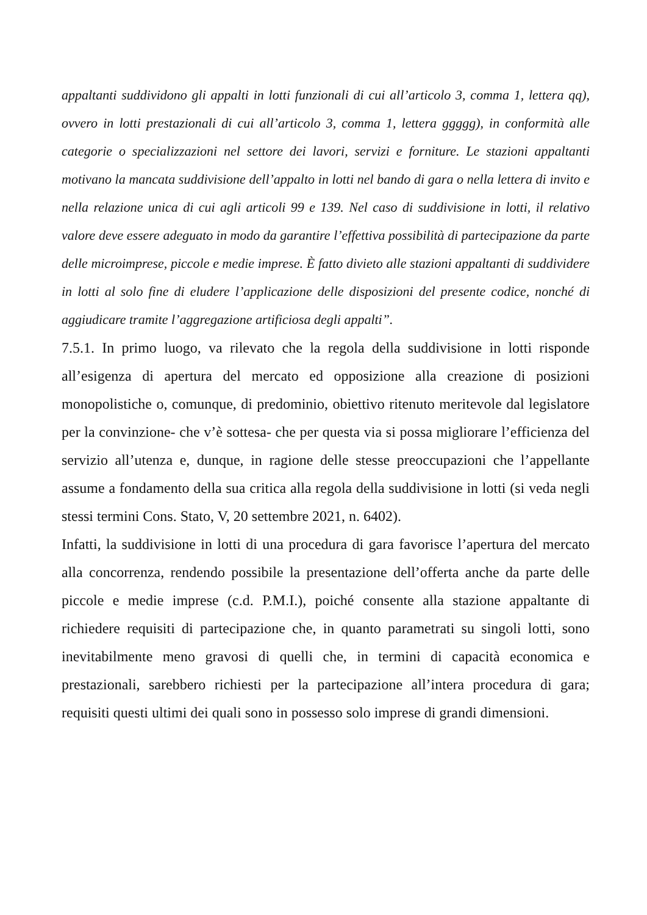appaltanti suddividono gli appalti in lotti funzionali di cui all’articolo 3, comma 1, lettera qq), ovvero in lotti prestazionali di cui all’articolo 3, comma 1, lettera ggggg), in conformità alle categorie o specializzazioni nel settore dei lavori, servizi e forniture. Le stazioni appaltanti motivano la mancata suddivisione dell’appalto in lotti nel bando di gara o nella lettera di invito e nella relazione unica di cui agli articoli 99 e 139. Nel caso di suddivisione in lotti, il relativo valore deve essere adeguato in modo da garantire l’effettiva possibilità di partecipazione da parte delle microimprese, piccole e medie imprese. È fatto divieto alle stazioni appaltanti di suddividere in lotti al solo fine di eludere l’applicazione delle disposizioni del presente codice, nonché di aggiudicare tramite l’aggregazione artificiosa degli appalti”.
7.5.1. In primo luogo, va rilevato che la regola della suddivisione in lotti risponde all’esigenza di apertura del mercato ed opposizione alla creazione di posizioni monopolistiche o, comunque, di predominio, obiettivo ritenuto meritevole dal legislatore per la convinzione- che v’è sottesa- che per questa via si possa migliorare l’efficienza del servizio all’utenza e, dunque, in ragione delle stesse preoccupazioni che l’appellante assume a fondamento della sua critica alla regola della suddivisione in lotti (si veda negli stessi termini Cons. Stato, V, 20 settembre 2021, n. 6402).
Infatti, la suddivisione in lotti di una procedura di gara favorisce l’apertura del mercato alla concorrenza, rendendo possibile la presentazione dell’offerta anche da parte delle piccole e medie imprese (c.d. P.M.I.), poiché consente alla stazione appaltante di richiedere requisiti di partecipazione che, in quanto parametrati su singoli lotti, sono inevitabilmente meno gravosi di quelli che, in termini di capacità economica e prestazionali, sarebbero richiesti per la partecipazione all’intera procedura di gara; requisiti questi ultimi dei quali sono in possesso solo imprese di grandi dimensioni.